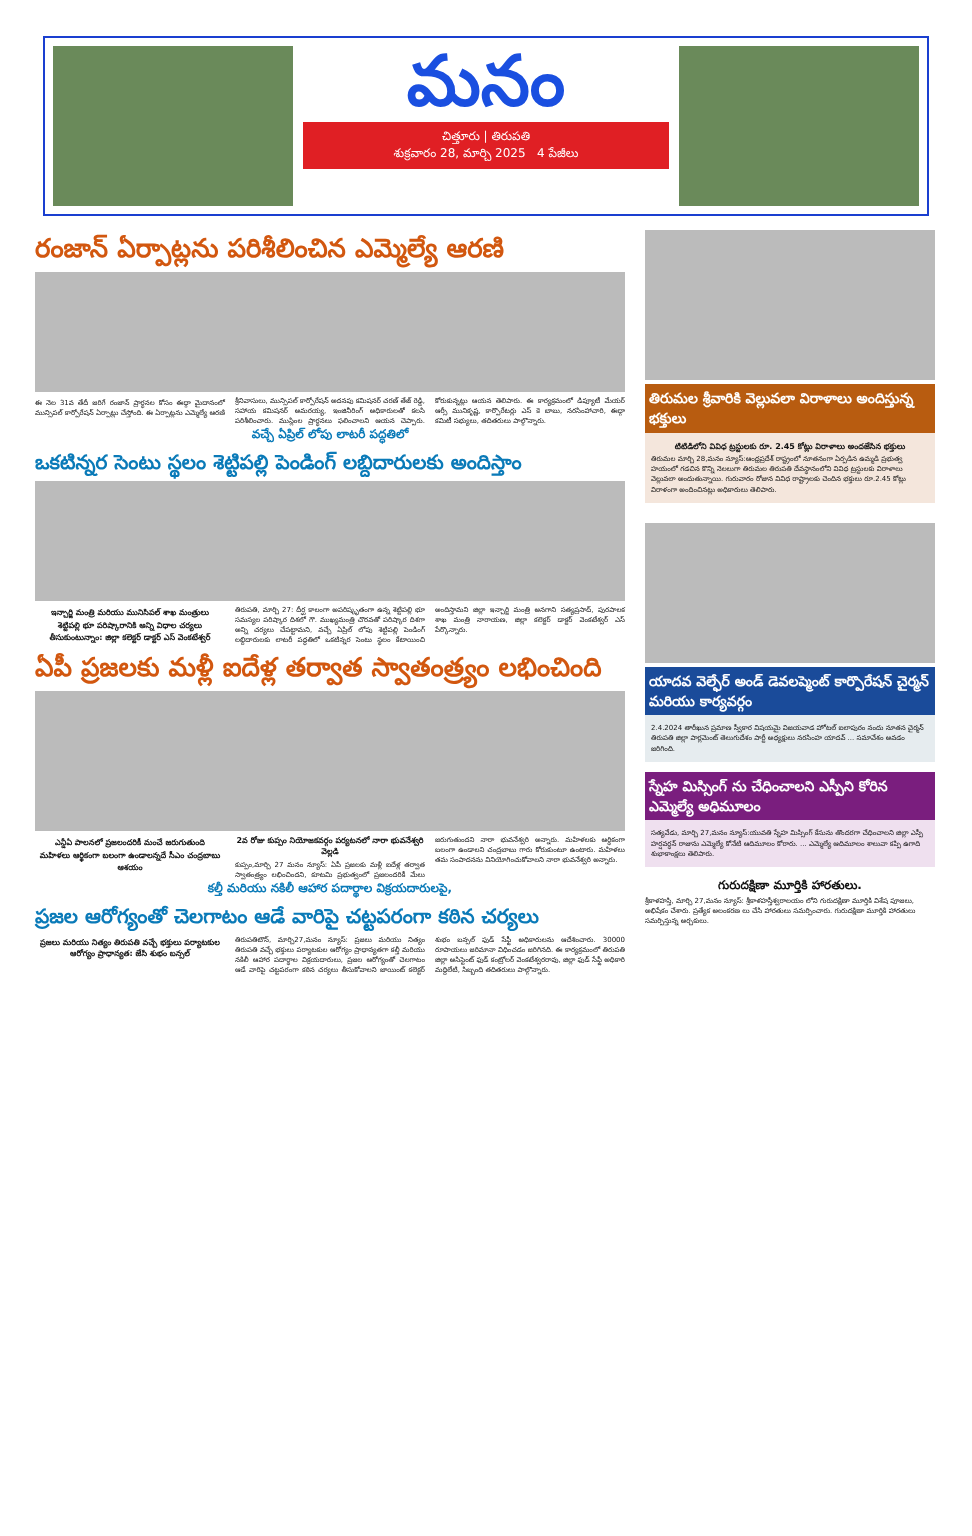మనం
చిత్తూరు | తిరుపతి
శుక్రవారం 28, మార్చి 2025 4 పేజీలు
రంజాన్ ఏర్పాట్లను పరిశీలించిన ఎమ్మెల్యే ఆరణి
ఈ నెల 31వ తేదీ జరిగే రంజాన్ ప్రార్థనల కోసం ఈద్గా మైదానంలో మున్సిపల్ కార్పోరేషన్ ఏర్పాట్లు చేస్తోంది. ఈ ఏర్పాట్లను ఎమ్మెల్యే ఆరణి శ్రీనివాసులు, మున్సిపల్ కార్పోరేషన్ అదనపు కమిషనర్ చరణ్ తేజ్ రెడ్డి, సహాయ కమిషనర్ అమరయ్య, ఇంజినీరింగ్ అధికారులతో కలసి పరిశీలించారు. ముస్లింల ప్రార్థనలు ఫలించాలని ఆయన చెప్పారు. కోరుకున్నట్లు ఆయన తెలిపారు. ఈ కార్యక్రమంలో డిప్యూటీ మేయర్ ఆర్సీ మునికృష్ణ, కార్పొరేటర్లు ఎస్ కె బాబు, నరసింహాచారి, ఈద్గా కమిటీ సభ్యులు, తదితరులు పాల్గొన్నారు.
వచ్చే ఏప్రిల్ లోపు లాటరీ పద్ధతిలో
ఒకటిన్నర సెంటు స్థలం శెట్టిపల్లి పెండింగ్ లబ్దిదారులకు అందిస్తాం
ఇన్చార్జి మంత్రి మరియు మునిసిపల్ శాఖ మంత్రులు
శెట్టిపల్లి భూ పరిష్కారానికి అన్ని విధాల చర్యలు తీసుకుంటున్నాం: జిల్లా కలెక్టర్ డాక్టర్ ఎస్ వెంకటేశ్వర్
తిరుపతి, మార్చి 27: దీర్ఘ కాలంగా అపరిష్కృతంగా ఉన్న శెట్టిపల్లి భూ సమస్యల పరిష్కార దిశలో గౌ. ముఖ్యమంత్రి చొరవతో పరిష్కార దిశగా అన్ని చర్యలు చేపట్టామని, వచ్చే ఏప్రిల్ లోపు శెట్టిపల్లి పెండింగ్ లబ్దిదారులకు లాటరీ పద్ధతిలో ఒకటిన్నర సెంటు స్థలం కేటాయించి అందిస్తామని జిల్లా ఇన్చార్జి మంత్రి అనగాని సత్యప్రసాద్, పురపాలక శాఖ మంత్రి నారాయణ, జిల్లా కలెక్టర్ డాక్టర్ వెంకటేశ్వర్ ఎస్ పేర్కొన్నారు.
ఏపీ ప్రజలకు మళ్లీ ఐదేళ్ల తర్వాత స్వాతంత్ర్యం లభించింది
ఎన్డీఏ పాలనలో ప్రజలందరికీ మంచే జరుగుతుంది
మహిళలు ఆర్థికంగా బలంగా ఉండాలన్నదే సీఎం చంద్రబాబు ఆశయం
2వ రోజు కుప్పం నియోజకవర్గం పర్యటనలో నారా భువనేశ్వరి వెల్లడి
కుప్పం,మార్చి 27 మనం న్యూస్: ఏపీ ప్రజలకు మళ్లీ ఐదేళ్ల తర్వాత స్వాతంత్ర్యం లభించిందని, కూటమి ప్రభుత్వంలో ప్రజలందరికీ మేలు జరుగుతుందని నారా భువనేశ్వరి అన్నారు. మహిళలకు ఆర్థికంగా బలంగా ఉండాలని చంద్రబాబు గారు కోరుకుంటూ ఉంటారు. మహిళలు తమ సంపాదనను వినియోగించుకోవాలని నారా భువనేశ్వరి అన్నారు.
కల్తీ మరియు నకిలీ ఆహార పదార్థాల విక్రయదారులపై,
ప్రజల ఆరోగ్యంతో చెలగాటం ఆడే వారిపై చట్టపరంగా కఠిన చర్యలు
ప్రజలు మరియు నిత్యం తిరుపతి వచ్చే భక్తులు పర్యాటకుల ఆరోగ్యం ప్రాధాన్యత: జేసి శుభం బన్సల్
తిరుపతిటౌన్, మార్చి27,మనం న్యూస్: ప్రజలు మరియు నిత్యం తిరుపతి వచ్చే భక్తులు పర్యాటకుల ఆరోగ్యం ప్రాధాన్యతగా కల్తీ మరియు నకిలీ ఆహార పదార్థాల విక్రయదారులు, ప్రజల ఆరోగ్యంతో చెలగాటం ఆడే వారిపై చట్టపరంగా కఠిన చర్యలు తీసుకోవాలని జాయింట్ కలెక్టర్ శుభం బన్సల్ ఫుడ్ సేఫ్టీ అధికారులను ఆదేశించారు. 30000 రూపాయలు జరిమానా విధించడం జరిగినది. ఈ కార్యక్రమంలో తిరుపతి జిల్లా అసిస్టెంట్ ఫుడ్ కంట్రోలర్ వెంకటేశ్వరరావు, జిల్లా ఫుడ్ సేఫ్టీ అధికారి మద్దిలేటి, సిబ్బంది తదితరులు పాల్గొన్నారు.
తిరుమల శ్రీవారికి వెల్లువలా విరాళాలు అందిస్తున్న భక్తులు
టిటిడిలోని వివిధ ట్రస్టులకు రూ. 2.45 కోట్లు విరాళాలు అందజేసిన భక్తులు
తిరుమల మార్చి 28,మనం న్యూస్:ఆంధ్రప్రదేశ్ రాష్ట్రంలో నూతనంగా ఏర్పడిన ఉమ్మడి ప్రభుత్వ హయంలో గడచిన కొన్ని నెలలుగా తిరుమల తిరుపతి దేవస్థానంలోని వివిధ ట్రస్టులకు విరాళాలు వెల్లువలా అందుతున్నాయి. గురువారం రోజున వివిధ రాష్ట్రాలకు చెందిన భక్తులు రూ.2.45 కోట్లు విరాళంగా అందించినట్లు అధికారులు తెలిపారు.
యాదవ వెల్ఫేర్ అండ్ డెవలప్మెంట్ కార్పొరేషన్ చైర్మన్ మరియు కార్యవర్గం
2.4.2024 తారీఖున ప్రమాణ స్వీకార విషయమై విజయవాడ హోటల్ ఐలాపురం నందు నూతన చైర్మన్ తిరుపతి జిల్లా పార్లమెంట్ తెలుగుదేశం పార్టీ అధ్యక్షులు నరసింహ యాదవ్ ... సమావేశం అవడం జరిగింది.
స్నేహ మిస్సింగ్ ను చేధించాలని ఎస్పీని కోరిన ఎమ్మెల్యే అధిమూలం
సత్యవేడు, మార్చి 27,మనం న్యూస్:యువతి స్నేహ మిస్సింగ్ కేసును తొందరగా చేధించాలని జిల్లా ఎస్పీ హర్షవర్ధన్ రాజును ఎమ్మెల్యే కోనేటి ఆదిమూలం కోరారు. ... ఎమ్మెల్యే ఆదిమూలం శాలువా కప్పి ఉగాది శుభాకాంక్షలు తెలిపారు.
గురుదక్షిణా మూర్తికి హారతులు.
శ్రీకాళహస్తి, మార్చి 27,మనం న్యూస్: శ్రీకాళహస్తీశ్వరాలయం లోని గురుదక్షిణా మూర్తికి విశేష పూజలు, అభిషేకం చేశారు. ప్రత్యేక అలంకరణ లు చేసి హారతులు సమర్పించారు. గురుదక్షిణా మూర్తికి హారతులు సమర్పిస్తున్న అర్చకులు.